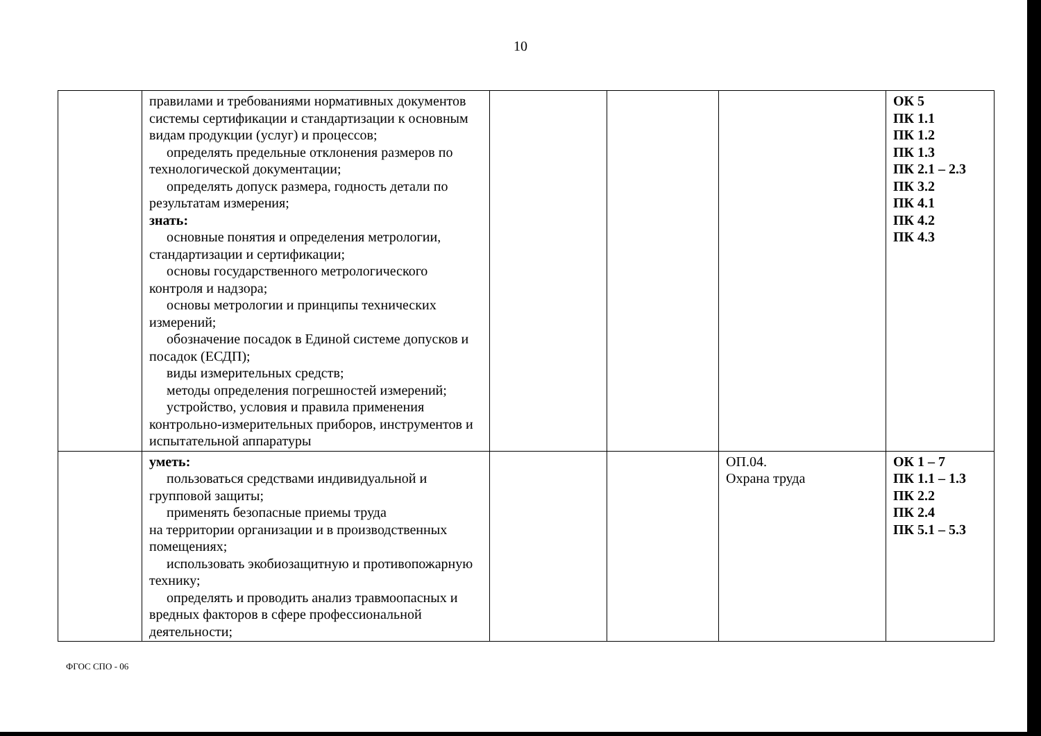10
| | правилами и требованиями нормативных документов системы сертификации и стандартизации к основным видам продукции (услуг) и процессов; определять предельные отклонения размеров по технологической документации; определять допуск размера, годность детали по результатам измерения; знать: основные понятия и определения метрологии, стандартизации и сертификации; основы государственного метрологического контроля и надзора; основы метрологии и принципы технических измерений; обозначение посадок в Единой системе допусков и посадок (ЕСДП); виды измерительных средств; методы определения погрешностей измерений; устройство, условия и правила применения контрольно-измерительных приборов, инструментов и испытательной аппаратуры | | | | ОК 5 ПК 1.1 ПК 1.2 ПК 1.3 ПК 2.1 – 2.3 ПК 3.2 ПК 4.1 ПК 4.2 ПК 4.3 |
| | уметь: пользоваться средствами индивидуальной и групповой защиты; применять безопасные приемы труда на территории организации и в производственных помещениях; использовать экобиозащитную и противопожарную технику; определять и проводить анализ травмоопасных и вредных факторов в сфере профессиональной деятельности; | | | ОП.04. Охрана труда | ОК 1 – 7 ПК 1.1 – 1.3 ПК 2.2 ПК 2.4 ПК 5.1 – 5.3 |
ФГОС СПО - 06